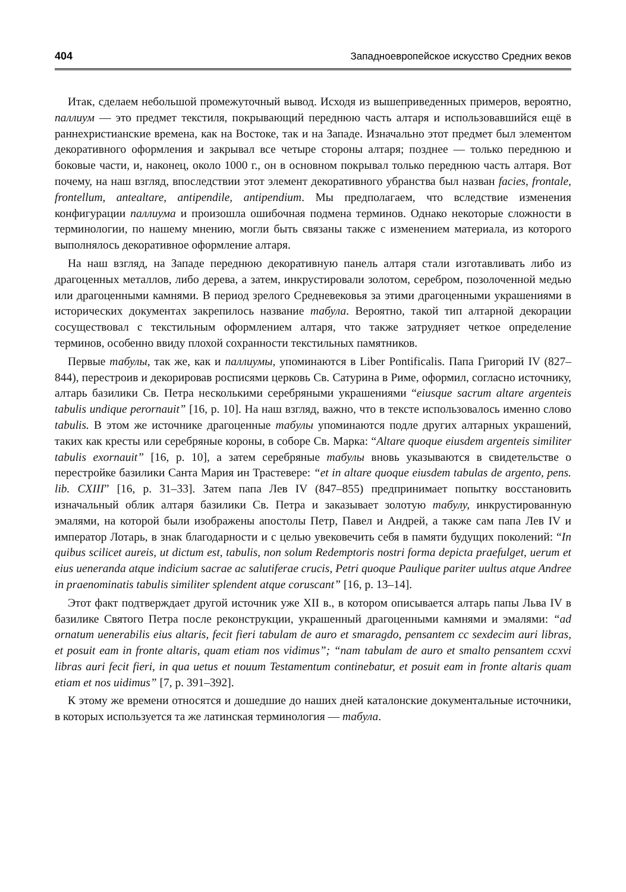404 Западноевропейское искусство Средних веков
Итак, сделаем небольшой промежуточный вывод. Исходя из вышеприведенных примеров, вероятно, паллиум — это предмет текстиля, покрывающий переднюю часть алтаря и использовавшийся ещё в раннехристианские времена, как на Востоке, так и на Западе. Изначально этот предмет был элементом декоративного оформления и закрывал все четыре стороны алтаря; позднее — только переднюю и боковые части, и, наконец, около 1000 г., он в основном покрывал только переднюю часть алтаря. Вот почему, на наш взгляд, впоследствии этот элемент декоративного убранства был назван facies, frontale, frontellum, antealtare, antipendile, antipendium. Мы предполагаем, что вследствие изменения конфигурации паллиума и произошла ошибочная подмена терминов. Однако некоторые сложности в терминологии, по нашему мнению, могли быть связаны также с изменением материала, из которого выполнялось декоративное оформление алтаря.
На наш взгляд, на Западе переднюю декоративную панель алтаря стали изготавливать либо из драгоценных металлов, либо дерева, а затем, инкрустировали золотом, серебром, позолоченной медью или драгоценными камнями. В период зрелого Средневековья за этими драгоценными украшениями в исторических документах закрепилось название табула. Вероятно, такой тип алтарной декорации сосуществовал с текстильным оформлением алтаря, что также затрудняет четкое определение терминов, особенно ввиду плохой сохранности текстильных памятников.
Первые табулы, так же, как и паллиумы, упоминаются в Liber Pontificalis. Папа Григорий IV (827–844), перестроив и декорировав росписями церковь Св. Сатурина в Риме, оформил, согласно источнику, алтарь базилики Св. Петра несколькими серебряными украшениями “eiusque sacrum altare argenteis tabulis undique perornauit” [16, p. 10]. На наш взгляд, важно, что в тексте использовалось именно слово tabulis. В этом же источнике драгоценные табулы упоминаются подле других алтарных украшений, таких как кресты или серебряные короны, в соборе Св. Марка: “Altare quoque eiusdem argenteis similiter tabulis exornauit” [16, p. 10], а затем серебряные табулы вновь указываются в свидетельстве о перестройке базилики Санта Мария ин Трастевере: “et in altare quoque eiusdem tabulas de argento, pens. lib. CXIII” [16, p. 31–33]. Затем папа Лев IV (847–855) предпринимает попытку восстановить изначальный облик алтаря базилики Св. Петра и заказывает золотую табулу, инкрустированную эмалями, на которой были изображены апостолы Петр, Павел и Андрей, а также сам папа Лев IV и император Лотарь, в знак благодарности и с целью увековечить себя в памяти будущих поколений: “In quibus scilicet aureis, ut dictum est, tabulis, non solum Redemptoris nostri forma depicta praefulget, uerum et eius ueneranda atque indicium sacrae ac salutiferae crucis, Petri quoque Paulique pariter uultus atque Andree in praenominatis tabulis similiter splendent atque coruscant” [16, p. 13–14].
Этот факт подтверждает другой источник уже XII в., в котором описывается алтарь папы Льва IV в базилике Святого Петра после реконструкции, украшенный драгоценными камнями и эмалями: “ad ornatum uenerabilis eius altaris, fecit fieri tabulam de auro et smaragdo, pensantem cc sexdecim auri libras, et posuit eam in fronte altaris, quam etiam nos vidimus”; “nam tabulam de auro et smalto pensantem ccxvi libras auri fecit fieri, in qua uetus et nouum Testamentum continebatur, et posuit eam in fronte altaris quam etiam et nos uidimus” [7, p. 391–392].
К этому же времени относятся и дошедшие до наших дней каталонские документальные источники, в которых используется та же латинская терминология — табула.